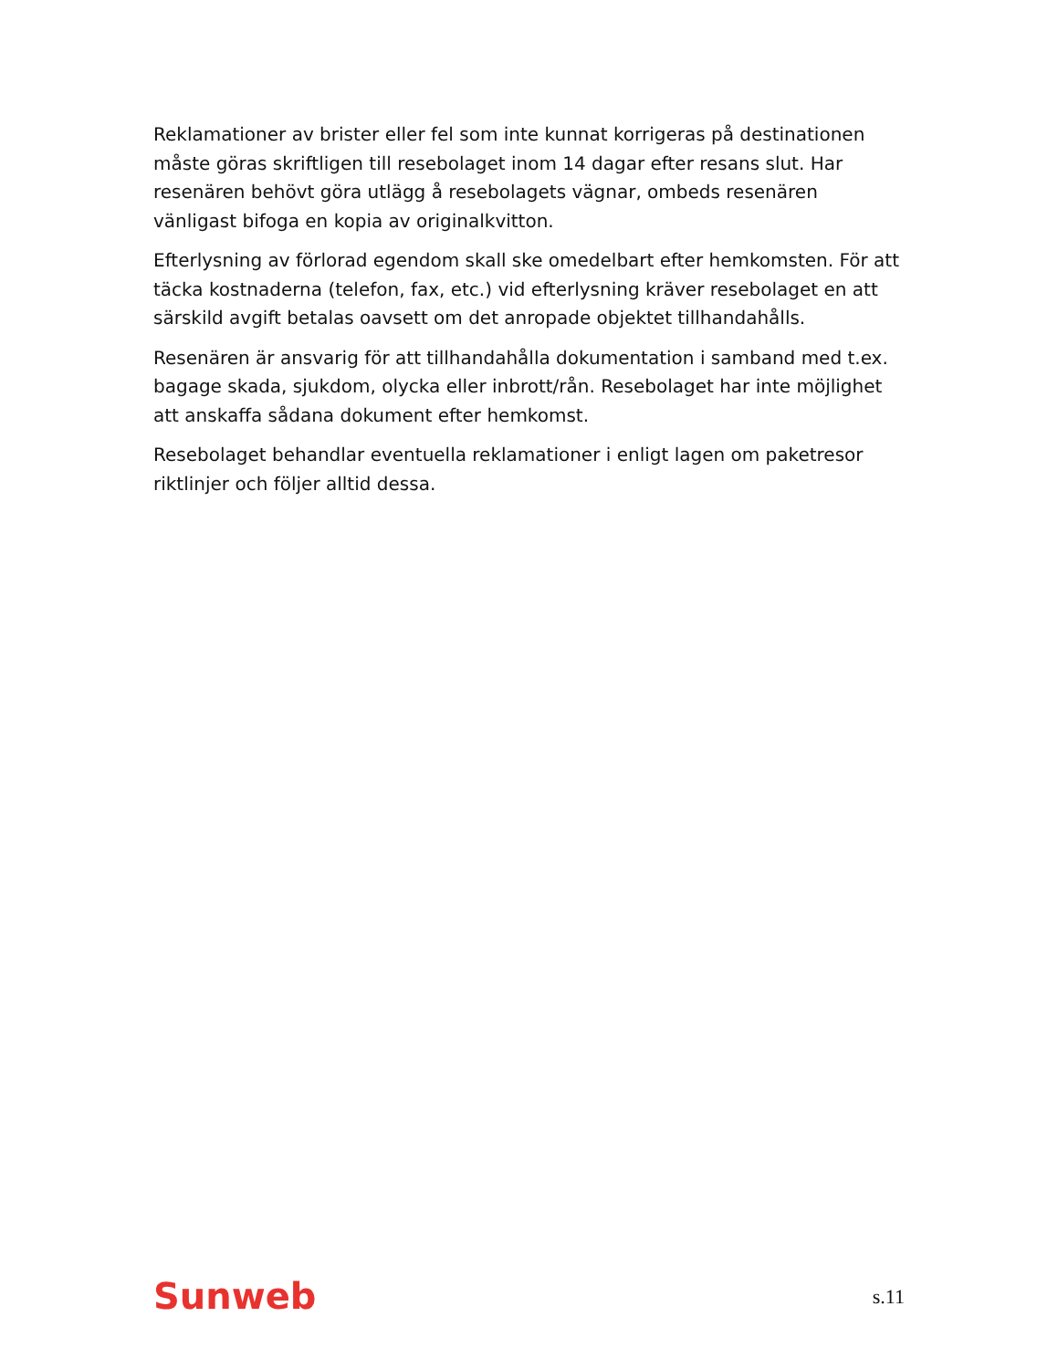Reklamationer av brister eller fel som inte kunnat korrigeras på destinationen måste göras skriftligen till resebolaget inom 14 dagar efter resans slut. Har resenären behövt göra utlägg å resebolagets vägnar, ombeds resenären vänligast bifoga en kopia av originalkvitton.
Efterlysning av förlorad egendom skall ske omedelbart efter hemkomsten. För att täcka kostnaderna (telefon, fax, etc.) vid efterlysning kräver resebolaget en att särskild avgift betalas oavsett om det anropade objektet tillhandahålls.
Resenären är ansvarig för att tillhandahålla dokumentation i samband med t.ex. bagage skada, sjukdom, olycka eller inbrott/rån. Resebolaget har inte möjlighet att anskaffa sådana dokument efter hemkomst.
Resebolaget behandlar eventuella reklamationer i enligt lagen om paketresor riktlinjer och följer alltid dessa.
Sunweb s.11